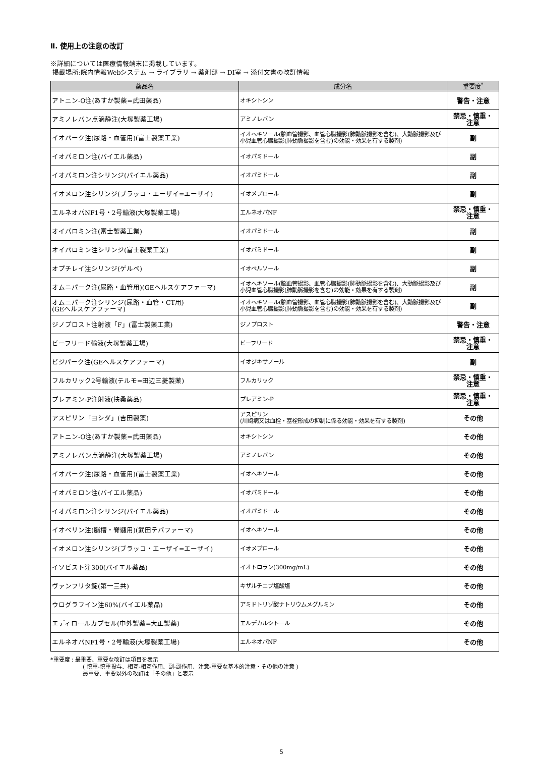Ⅱ. 使用上の注意の改訂
※詳細については医療情報端末に掲載しています。
掲載場所:院内情報Webシステム → ライブラリ → 薬剤部 → DI室 → 添付文書の改訂情報
| 薬品名 | 成分名 | 重要度<sup>*</sup> |
| --- | --- | --- |
| アトニン-O注(あすか製薬=武田薬品) | オキシトシン | 警告・注意 |
| アミノレバン点滴静注(大塚製薬工場) | アミノレバン | 禁忌・慎重・ 注意 |
| イオパーク注(尿路・血管用)(富士製薬工業) | イオヘキソール(脳血管撮影、血管心臓撮影(肺動脈撮影を含む)、大動脈撮影及び小児血管心臓撮影(肺動脈撮影を含む)の効能・効果を有する製剤) | 副 |
| イオパミロン注(バイエル薬品) | イオパミドール | 副 |
| イオパミロン注シリンジ(バイエル薬品) | イオパミドール | 副 |
| イオメロン注シリンジ(ブラッコ・エーザイ=エーザイ) | イオメプロール | 副 |
| エルネオパNF1号・2号輸液(大塚製薬工場) | エルネオパNF | 禁忌・慎重・ 注意 |
| オイパロミン注(富士製薬工業) | イオパミドール | 副 |
| オイパロミン注シリンジ(富士製薬工業) | イオパミドール | 副 |
| オプチレイ注シリンジ(ゲルベ) | イオベルソール | 副 |
| オムニパーク注(尿路・血管用)(GEヘルスケアファーマ) | イオヘキソール(脳血管撮影、血管心臓撮影(肺動脈撮影を含む)、大動脈撮影及び小児血管心臓撮影(肺動脈撮影を含む)の効能・効果を有する製剤) | 副 |
| オムニパーク注シリンジ(尿路・血管・CT用) (GEヘルスケアファーマ) | イオヘキソール(脳血管撮影、血管心臓撮影(肺動脈撮影を含む)、大動脈撮影及び小児血管心臓撮影(肺動脈撮影を含む)の効能・効果を有する製剤) | 副 |
| ジノプロスト注射液「F」(富士製薬工業) | ジノプロスト | 警告・注意 |
| ビーフリード輸液(大塚製薬工場) | ビーフリード | 禁忌・慎重・ 注意 |
| ビジパーク注(GEヘルスケアファーマ) | イオジキサノール | 副 |
| フルカリック2号輸液(テルモ=田辺三菱製薬) | フルカリック | 禁忌・慎重・ 注意 |
| プレアミン-P注射液(扶桑薬品) | プレアミン-P | 禁忌・慎重・ 注意 |
| アスピリン「ヨシダ」(吉田製薬) | アスピリン (川崎病又は血栓・塞栓形成の抑制に係る効能・効果を有する製剤) | その他 |
| アトニン-O注(あすか製薬=武田薬品) | オキシトシン | その他 |
| アミノレバン点滴静注(大塚製薬工場) | アミノレバン | その他 |
| イオパーク注(尿路・血管用)(富士製薬工業) | イオヘキソール | その他 |
| イオパミロン注(バイエル薬品) | イオパミドール | その他 |
| イオパミロン注シリンジ(バイエル薬品) | イオパミドール | その他 |
| イオベリン注(脳槽・脊髄用)(武田テバファーマ) | イオヘキソール | その他 |
| イオメロン注シリンジ(ブラッコ・エーザイ=エーザイ) | イオメプロール | その他 |
| イソビスト注300(バイエル薬品) | イオトロラン(300mg/mL) | その他 |
| ヴァンフリタ錠(第一三共) | キザルチニブ塩酸塩 | その他 |
| ウログラフイン注60%(バイエル薬品) | アミドトリゾ酸ナトリウムメグルミン | その他 |
| エディロールカプセル(中外製薬=大正製薬) | エルデカルシトール | その他 |
| エルネオパNF1号・2号輸液(大塚製薬工場) | エルネオパNF | その他 |
*重要度 : 最重要、重要な改訂は項目を表示
( 慎重-慎重投与、相互-相互作用、副-副作用、注意-重要な基本的注意・その他の注意 )
最重要、重要以外の改訂は「その他」と表示
5